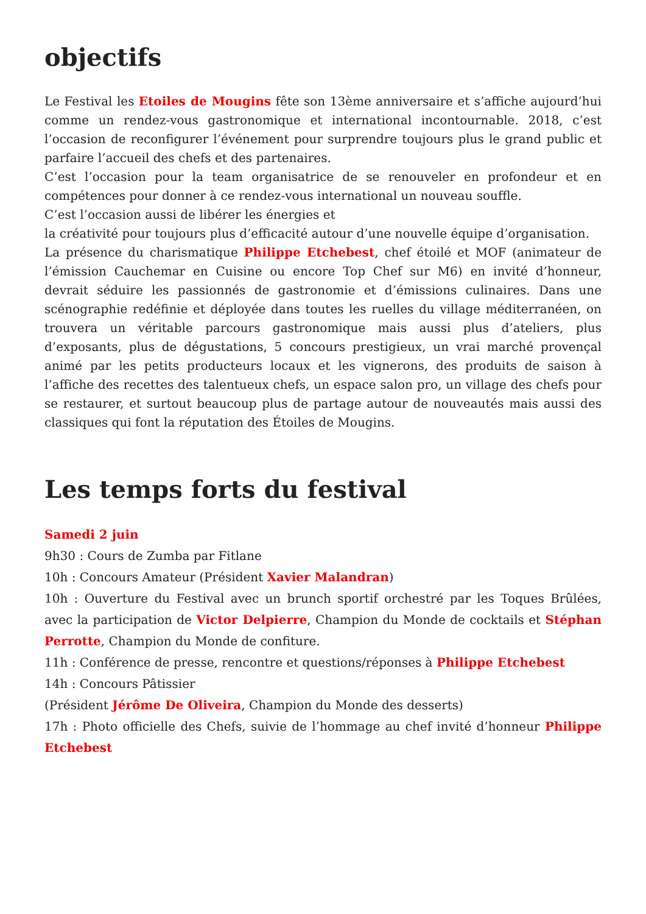objectifs
Le Festival les Etoiles de Mougins fête son 13ème anniversaire et s’affiche aujourd’hui comme un rendez-vous gastronomique et international incontournable. 2018, c’est l’occasion de reconfigurer l’événement pour surprendre toujours plus le grand public et parfaire l’accueil des chefs et des partenaires.
C’est l’occasion pour la team organisatrice de se renouveler en profondeur et en compétences pour donner à ce rendez-vous international un nouveau souffle.
C’est l’occasion aussi de libérer les énergies et
la créativité pour toujours plus d’efficacité autour d’une nouvelle équipe d’organisation.
La présence du charismatique Philippe Etchebest, chef étoilé et MOF (animateur de l’émission Cauchemar en Cuisine ou encore Top Chef sur M6) en invité d’honneur, devrait séduire les passionnés de gastronomie et d’émissions culinaires. Dans une scénographie redéfinie et déployée dans toutes les ruelles du village méditerranéen, on trouvera un véritable parcours gastronomique mais aussi plus d’ateliers, plus d’exposants, plus de dégustations, 5 concours prestigieux, un vrai marché provençal animé par les petits producteurs locaux et les vignerons, des produits de saison à l’affiche des recettes des talentueux chefs, un espace salon pro, un village des chefs pour se restaurer, et surtout beaucoup plus de partage autour de nouveautés mais aussi des classiques qui font la réputation des Étoiles de Mougins.
Les temps forts du festival
Samedi 2 juin
9h30 : Cours de Zumba par Fitlane
10h : Concours Amateur (Président Xavier Malandran)
10h : Ouverture du Festival avec un brunch sportif orchestré par les Toques Brûlées, avec la participation de Victor Delpierre, Champion du Monde de cocktails et Stéphan Perrotte, Champion du Monde de confiture.
11h : Conférence de presse, rencontre et questions/réponses à Philippe Etchebest
14h : Concours Pâtissier
(Président Jérôme De Oliveira, Champion du Monde des desserts)
17h : Photo officielle des Chefs, suivie de l’hommage au chef invité d’honneur Philippe Etchebest